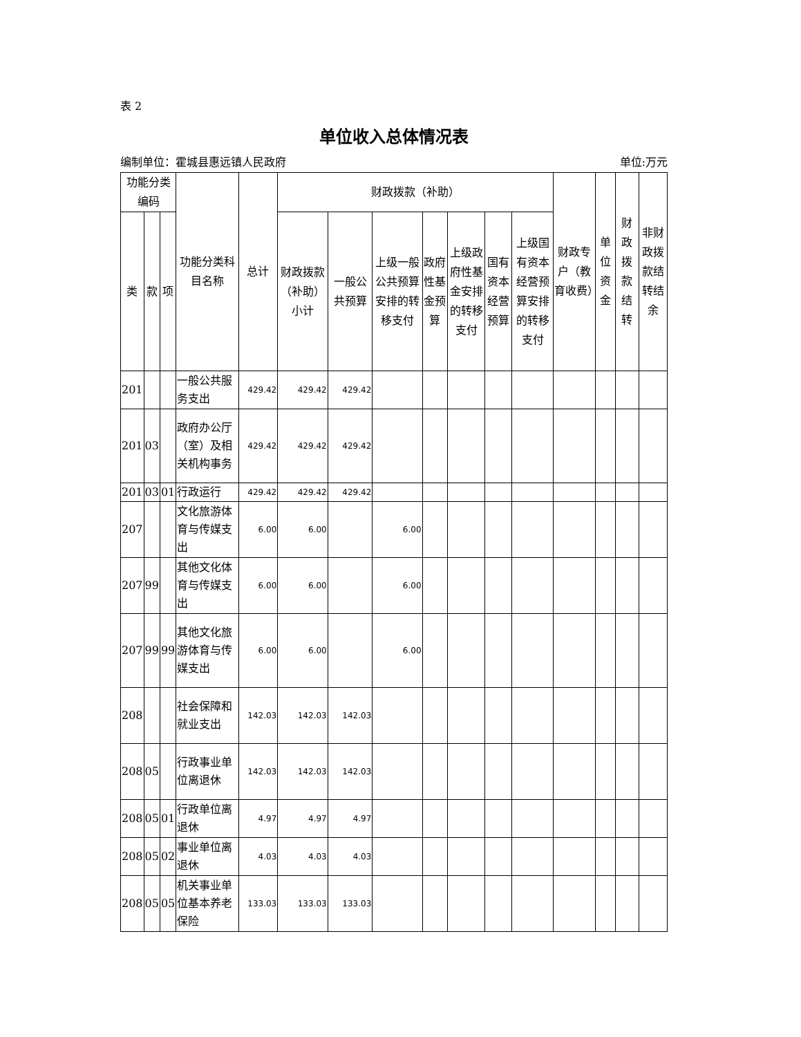表 2
单位收入总体情况表
编制单位：霍城县惠远镇人民政府 单位:万元
| 功能分类编码 | | | 功能分类科目名称 | 总计 | 财政拨款（补助） | | | | | | | 财政专户（教育收费） | 单位资金 | 财政拨款结转 | 非财政拨款结转结余 |
| --- | --- | --- | --- | --- | --- | --- | --- | --- | --- | --- | --- | --- | --- | --- | --- |
| 类 | 款 | 项 | | | 财政拨款（补助）小计 | 一般公共预算 | 上级一般公共预算安排的转移支付 | 政府性基金预算 | 上级政府性基金安排的转移支付 | 国有资本经营预算 | 上级国有资本经营预算安排的转移支付 | | | | |
| 201 | | | 一般公共服务支出 | 429.42 | 429.42 | 429.42 | | | | | | | | | |
| 201 | 03 | | 政府办公厅（室）及相关机构事务 | 429.42 | 429.42 | 429.42 | | | | | | | | | |
| 201 | 03 | 01 | 行政运行 | 429.42 | 429.42 | 429.42 | | | | | | | | | |
| 207 | | | 文化旅游体育与传媒支出 | 6.00 | 6.00 | | 6.00 | | | | | | | | |
| 207 | 99 | | 其他文化体育与传媒支出 | 6.00 | 6.00 | | 6.00 | | | | | | | | |
| 207 | 99 | 99 | 其他文化旅游体育与传媒支出 | 6.00 | 6.00 | | 6.00 | | | | | | | | |
| 208 | | | 社会保障和就业支出 | 142.03 | 142.03 | 142.03 | | | | | | | | | |
| 208 | 05 | | 行政事业单位离退休 | 142.03 | 142.03 | 142.03 | | | | | | | | | |
| 208 | 05 | 01 | 行政单位离退休 | 4.97 | 4.97 | 4.97 | | | | | | | | | |
| 208 | 05 | 02 | 事业单位离退休 | 4.03 | 4.03 | 4.03 | | | | | | | | | |
| 208 | 05 | 05 | 机关事业单位基本养老保险 | 133.03 | 133.03 | 133.03 | | | | | | | | | |